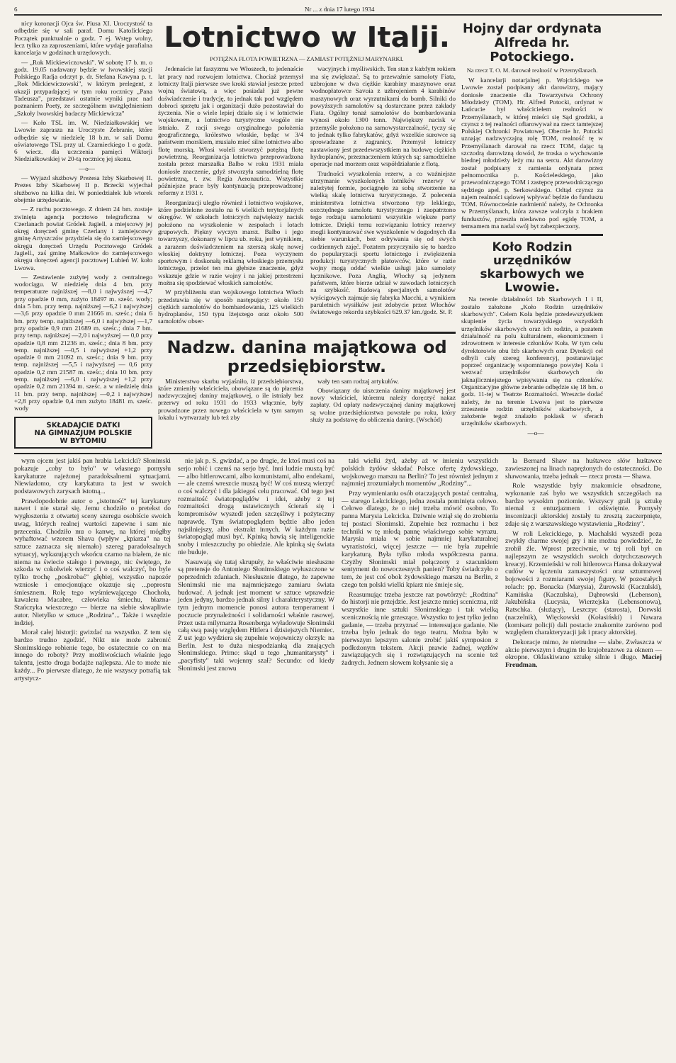6 Nr ... z dnia 17 lutego 1934
nicy koronacji Ojca św. Piusa XI. Uroczystość ta odbędzie się w sali paraf. Domu Katolickiego Początek punktualnie o godz. 7 ej. Wstęp wolny, lecz tylko za zaproszeniami, które wydaje parafialna kancelarja w godzinach urzędowych.
— „Rok Mickiewiczowski". W sobotę 17 b. m. o godz. 19.05 nadawany będzie w lwowskiej stacji Polskiego Radja odczyt p. dr. Stefana Kawyna p. t. „Rok Mickiewiczowski", w którym prelegent, z okazji przypadającej w tym roku rocznicy „Pana Tadeusza", przedstawi ostatnie wyniki prac nad poznaniem Poety, ze szczególnem uwzględnieniem „Szkoły lwowskiej badaczy Mickiewicza"
— Koło TSL im. W. Niedziałkowskiej we Lwowie zaprasza na Uroczyste Zebranie, które odbędzie się w niedzielę 18 b.m. w sali Domu oświatowego TSL przy ul. Czarnieckiego 1 o godz. 6 wiecz. dla uczczenia pamięci Wiktorji Niedziałkowskiej w 20-tą rocznicę jej skonu.
—o—
— Wyjazd służbowy Prezesa Izby Skarbowej II. Prezes Izby Skarbowej II p. Brzecki wyjechał służbowo na kilka dni. W poniedziałek lub wtorek obejmie urzędowanie.
— Z ruchu pocztowego. Z dniem 24 bm. zostaje zwinięta agencja pocztowo telegraficzna w Czerlanach powiat Gródek Jagiell. a miejscowy jej okręg doręczeń gminę Czerlany i zamiejscowy gminę Artyszczów przydziela się do zamiejscowego okręgu doręczeń Urzędu Pocztowego Gródek Jagiell., zaś gminę Małkowice do zamiejscowego okręgu doręczeń agencji pocztowej Lubień W. koło Lwowa.
— Zestawienie zużytej wody z centralnego wodociągu. W niedzielę dnia 4 bm. przy temperaturze najniższej —8,0 i najwyższej —4,7 przy opadzie 0 mm, zużyto 18497 m. sześc. wody; dnia 5 bm. przy temp. najniższej —6,2 i najwyższej —3,6 przy opadzie 0 mm 21666 m. sześc.; dnia 6 bm. przy temp. najniższej —6,0 i najwyższej —1,7 przy opadzie 0,9 mm 21689 m. sześc.; dnia 7 bm. przy temp. najniższej —2,0 i najwyższej — 0,0 przy opadzie 0,8 mm 21236 m. sześc.; dnia 8 bm. przy temp. najniższej —0,5 i najwyższej +1,2 przy opadzie 0 mm 21092 m. sześc.; dnia 9 bm. przy temp. najniższej —5,5 i najwyższej — 0,6 przy opadzie 0,2 mm 21587 m. sześc.; dnia 10 bm. przy temp. najniższej —6,0 i najwyższej +1,2 przy opadzie 0,2 mm 21394 m. sześc. a w niedzielę dnia 11 bm. przy temp. najniższej —0,2 i najwyższej +2,8 przy opadzie 0,4 mm zużyto 18481 m. sześc. wody
SKŁADAJCIE DATKI
NA GIMNAZJUM POLSKIE
W BYTOMIU
Lotnictwo w Italji.
POTĘŻNA FLOTA POWIETRZNA — ZAMIAST POTĘŻNEJ MARYNARKI.
Jedenaście lat faszyzmu we Włoszech, to jedenaście lat pracy nad rozwojem lotnictwa. Chociaż przemysł lotniczy Italji pierwsze swe kroki stawiał jeszcze przed wojną światową, a więc posiadał już pewne doświadczenie i tradycję, to jednak tak pod względem dobroci sprzętu jak i organizacji dużo pozostawiał do życzenia. Nie o wiele lepiej działo się i w lotnictwie wojskowem, a lotnictwo turystyczne wogóle nie istniało. Z racji swego oryginalnego położenia geograficznego, królestwo włoskie, będąc w 3/4 państwem morskiem, musiało mieć silne lotnictwo albo flotę morską. Włosi woleli stworzyć potężną flotę powietrzną. Reorganizacja lotnictwa przeprowadzona została przez marszałka Balbo w roku 1931 miała doniosłe znaczenie, gdyż stworzyła samodzielną flotę powietrzną, t. zw. Regia Aeronautica. Wszystkie późniejsze prace były kontynuacją przeprowadzonej reformy z 1931 r.
Reorganizacji uległo również i lotnictwo wojskowe, które podzielone zostało na 6 wielkich terytorjalnych okręgów. W szkołach lotniczych największy nacisk położono na wyszkolenie w zespołach i lotach grupowych. Piękny wyczyn marsz. Balbo i jego towarzyszy, dokonany w lipcu ub. roku, jest wynikiem, a zarazem doświadczeniem na szerszą skalę nowej włoskiej doktryny lotniczej. Poza wyczynem sportowym i doskonałą reklamą włoskiego przemysłu lotniczego, przelot ten ma głębsze znaczenie, gdyż wskazuje gdzie w razie wojny i na jakiej przestrzeni można się spodziewać włoskich samolotów.
W przybliżeniu stan wojskowego lotnictwa Włoch przedstawia się w sposób następujący: około 150 ciężkich samolotów do bombardowania, 125 wielkich hydroplanów, 150 typu lżejszego oraz około 500 samolotów obser-
wacyjnych i myśliwskich. Ten stan z każdym rokiem ma się zwiększać. Są to przeważnie samoloty Fiata, uzbrojone w dwa ciężkie karabiny maszynowe oraz wodnopłatowce Savoia z uzbrojeniem 4 karabinów maszynowych oraz wyrzutnikami do bomb. Silniki do powyższych samolotów są dostarczane przez zakłady Fiata. Ogólny tonaż samolotów do bombardowania wynosi około 1300 tonn. Największy nacisk w przemyśle położono na samowystarczalność, tyczy się to jednak tylko fabrykatów, gdyż wszelkie surowce są sprowadzane z zagranicy. Przemysł lotniczy nastawiony jest przedewszystkiem na budowę ciężkich hydroplanów, przeznaczeniem których są: samodzielne operacje nad morzem oraz współdziałanie z flotą.
Trudności wyszkolenia rezerw, a co ważniejsze utrzymanie wyszkolonych lotników rezerwy w należytej formie, pociągnęło za sobą stworzenie na wielką skalę lotnictwa turystycznego. Z polecenia ministerstwa lotnictwa stworzono typ lekkiego, oszczędnego samolotu turystycznego i zaopatrzono tego rodzaju samolotami wszystkie większe porty lotnicze. Dzięki temu rozwiązaniu lotnicy rezerwy mogli kontynuować swe wyszkolenie w dogodnych dla siebie warunkach, bez odrywania się od swych codziennych zajęć. Pozatem przyczyniło się to bardzo do popularyzacji sportu lotniczego i zwiększenia produkcji turystycznych płatowców, które w razie wojny mogą oddać wielkie usługi jako samoloty łącznikowe. Poza Anglią, Włochy są jedynem państwem, które bierze udział w zawodach lotniczych na szybkość. Budową specjalnych samolotów wyścigowych zajmuje się fabryka Macchi, a wynikiem paruletnich wysiłków jest zdobycie przez Włochów światowego rekordu szybkości 629.37 km./godz. St. P.
Nadzw. danina majątkowa od przedsiębiorstw.
Ministerstwo skarbu wyjaśniło, iż przedsiębiorstwa, które zmieniły właściciela, obowiązane są do płacenia nadzwyczajnej daniny majątkowej, o ile istniały bez przerwy od roku 1931 do 1933 włącznie, były prowadzone przez nowego właściciela w tym samym lokalu i wytwarzały lub też zby
wały ten sam rodzaj artykułów.
Obowiązany do uiszczenia daniny majątkowej jest nowy właściciel, któremu należy doręczyć nakaz zapłaty. Od opłaty nadzwyczajnej daniny majątkowej są wolne przedsiębiorstwa powstałe po roku, który służy za podstawę do obliczenia daniny. (Wschód)
Hojny dar ordynata Alfreda hr. Potockiego.
Na rzecz T. O. M. darował realność w Przemyślanach.
W kancelarji notarjalnej p. Wojcickiego we Lwowie został podpisany akt darowizny, mający doniosłe znaczenie dla Towarzystwa Ochrony Młodzieży (TOM). Hr. Alfred Potocki, ordynat w Łańcucie był właścicielem realności w Przemyślanach, w której mieści się Sąd grodzki, a czynsz z tej realności ofiarowywał na rzecz tamtejszej Polskiej Ochronki Powiatowej. Obecnie hr. Potocki uznając nadzwyczajną rolę TOM, realność tę w Przemyślanach darował na rzecz TOM, dając tą szczodrą darowizną dowód, że troska o wychowanie biednej młodzieży leży mu na sercu. Akt darowizny został podpisany z ramienia ordynata przez pełnomocnika p. Kościeleskiego, jako przewodniczącego TOM i zastępcę przewodniczącego sędziego apel. p. Serkowskiego. Odtąd czynsz za najem realności sądowej wpływać będzie do funduszu TOM. Równocześnie nadmienić należy, że Ochronka w Przemyślanach, która zawsze walczyła z brakiem funduszów, przeszła niedawno pod egidę TOM, a temsamem ma nadal swój byt zabezpieczony.
Koło Rodzin urzędników skarbowych we Lwowie.
Na terenie działalności Izb Skarbowych I i II, zostało założone „Koło Rodzin urzędników skarbowych". Celem Koła będzie przedewszystkiem skupienie życia towarzyskiego wszystkich urzędników skarbowych oraz ich rodzin, a pozatem działalność na polu kulturalnem, ekonomicznem i zdrowotnem w interesie członków Koła. W tym celu dyrektorowie obu Izb skarbowych oraz Dyrekcji ceł odbyli cały szereg konferencyj, postanawiając poprzeć organizację wspomnianego powyżej Koła i wezwać urzędników skarbowych do jaknajliczniejszego wpisywania się na członków. Organizacyjne główne zebranie odbędzie się 18 bm. o godz. 11-tej w Teatrze Rozmaitości. Wreszcie dodać należy, że na terenie Lwowa jest to pierwsze zrzeszenie rodzin urzędników skarbowych, a założenie tegoż znalazło poklask w sferach urzędników skarbowych.
—o—
wym ojcem jest jakiś pan hrabia Lekcicki? Słonimski pokazuje „coby to było" w własnego pomysłu karykaturze najeżonej paradoksalnemi sytuacjami. Niewiadomo, czy karykatura ta jest w swoich podstawowych zarysach istotną...
Prawdopodobnie autor o „istotność" tej karykatury nawet i nie starał się. Jemu chodziło o pretekst do wygłoszenia z otwartej sceny szeregu osobiście swoich uwag, których realnej wartości zapewne i sam nie przecenia. Chodziło mu o kanwę, na której mógłby wyhaftować wzorem Shava (wpływ „kpiarza" na tej sztuce zaznacza się niemało) szereg paradoksalnych sytuacyj, wykazujących wkońcu czarno na białem, że nic niema na świecie stałego i pewnego, nic świętego, że szkoda w cokolwiek wierzyć i o coś walczyć, bo byle tylko trochę „poskrobać" głębiej, wszystko napozór wzniosłe i emocjonujące okazuje się ...poprostu śmiesznem. Rolę tego wyśmiewającego Chochoła, kawalera Macabre, człowieka śmiechu, błazna-Stańczyka wieszczego — bierze na siebie skwapliwie autor. Nietylko w sztuce „Rodzina"... Także i wszędzie indziej.
Morał całej historji: gwizdać na wszystko. Z tem się bardzo trudno zgodzić. Nikt nie może zabronić Słonimskiego robienie tego, bo ostatecznie co on ma innego do roboty? Przy możliwościach właśnie jego talentu, jestto droga bodajże najlepsza. Ale to może nie każdy... Po pierwsze dlatego, że nie wszyscy potrafią tak artystycz-
nie jak p. S. gwizdać, a po drugie, że ktoś musi coś na serjo robić i czemś na serjo być. Inni ludzie muszą być — albo hitlerowcami, albo komunistami, albo endekami, — ale czemś wreszcie muszą być! W coś muszą wierzyć o coś walczyć i dla jakiegoś celu pracować. Od tego jest rozmaitość światopoglądów i idei, ażeby z tej rozmaitości drogą ustawicznych ścierań się i kompromisów wyszedł jeden szczęśliwy i pożyteczny naprawdę. Tym światopoglądem będzie albo jeden najsilniejszy, albo ekstrakt innych. W każdym razie światopogląd musi być. Kpinką bawią się inteligenckie snoby i mieszczuchy po obiedzie. Ale kpinką się świata nie buduje.
Nasuwają się tutaj skrupuły, że właściwie niesłuszne są pretensje do Antoniego Słonimskiego wyłuszczone w poprzednich zdaniach. Niesłusznie dlatego, że zapewne Słonimski nie ma najmniejszego zamiaru świata budować. A jednak jest moment w sztuce wprawdzie jeden jedyny, bardzo jednak silny i charakterystyczny. W tym jednym momencie ponosi autora temperament i poczucie przynależności i solidarności właśnie rasowej. Przez usta milymarza Rosenberga wyładowuje Słonimski całą swą pasję względem Hitlera i dzisiejszych Niemiec. Z ust jego wydziera się zupełnie wojowniczy okrzyk: na Berlin. Jest to duża niespodzianką dla znających Słonimskiego. Primo: skąd u tego „humanitarysty" i „pacyfisty" taki wojenny szał? Secundo: od kiedy Słonimski jest znowu
taki wielki żyd, ażeby aż w imieniu wszystkich polskich żydów składać Polsce ofertę żydowskiego, wojskowego marszu na Berlin? To jest również jednym z najmniej zrozumiałych momentów „Rodziny"...
Przy wymienianiu osób otaczających postać centralną, — starego Lekcickiego, jedna została pominięta celowo. Celowo dlatego, że o niej trzeba mówić osobno. To panna Marysia Lekcicka. Dziwnie wziął się do zrobienia tej postaci Słonimski. Zupełnie bez rozmachu i bez techniki w tę młodą pannę właściwego sobie wyrazu. Marysia miała w sobie najmniej karykaturalnej wyrazistości, więcej jeszcze — nie była zupełnie karykaturą. Była tylko młoda współczesna panna. Czyżby Słonimski miał połączony z szacunkiem sentyment do nowoczesnych panien? Toby świadczyło o tem, że jest coś obok żydowskiego marszu na Berlin, z czego ten polski wielki kpiarz nie śmieje się.
Reasumując trzeba jeszcze raz powtórzyć: „Rodzina" do historji nie przejdzie. Jest jeszcze mniej sceniczna, niż wszystkie inne sztuki Słonimskiego i tak wielką scenicznością nie grzeszące. Wszystko to jest tylko jedno gadanie, — trzeba przyznać — interesujące gadanie. Nie trzeba było jednak do tego teatru. Można było w pierwszym lepszym salonie zrobić jakiś symposion z podłożonym tekstem. Akcji prawie żadnej, węzłów zawiązujących się i rozwiązujących na scenie też żadnych. Jednem słowem kołysanie się a
la Bernard Shaw na huśtawce słów huśtawce zawieszonej na linach naprężonych do ostateczności. Do shawowania, trzeba jednak — rzecz prosta — Shawa.
Role wszystkie były znakomicie obsadzone, wykonanie zaś było we wszystkich szczegółach na bardzo wysokim poziomie. Wszyscy grali ją sztukę niemal z entuzjazmem i odświętnie. Pomysły inscenizacji aktorskiej zostały tu zresztą zaczerpnięte, zdaje się z warszawskiego wystawienia „Rodziny".
W roli Lekcickiego, p. Machalski wyszedł poza zwykły charme swojej gry i nie można powiedzieć, że zrobił źle. Wprost przeciwnie, w tej roli był on najlepszym ze wszystkich swoich dotychczasowych kreacyj. Krzemieński w roli hitlerowca Hansa dokazywał cudów w łączeniu zamaszystości oraz szturmowej bojowości z rozmiarami swojej figury. W pozostałych rolach: pp. Bonacka (Marysia), Żurowski (Kaczulski), Kamińska (Kaczulska), Dąbrowski (Lebenson), Jakubińska (Lucysia, Wierzejska (Lebensonowa), Ratschka. (służący), Leszczyc (starosta), Dorwski (naczelnik), Więckowski (Kołasiński) i Nawara (komisarz policji) dali postacie znakomite zarówno pod względem charakteryzacji jak i pracy aktorskiej.
Dekoracje mimo, że nietrudne — słabe. Zwłaszcza w akcie pierwszym i drugim tło krajobrazowe za oknem — okropne. Oklaskiwano sztukę silnie i długo. Maciej Freudman.